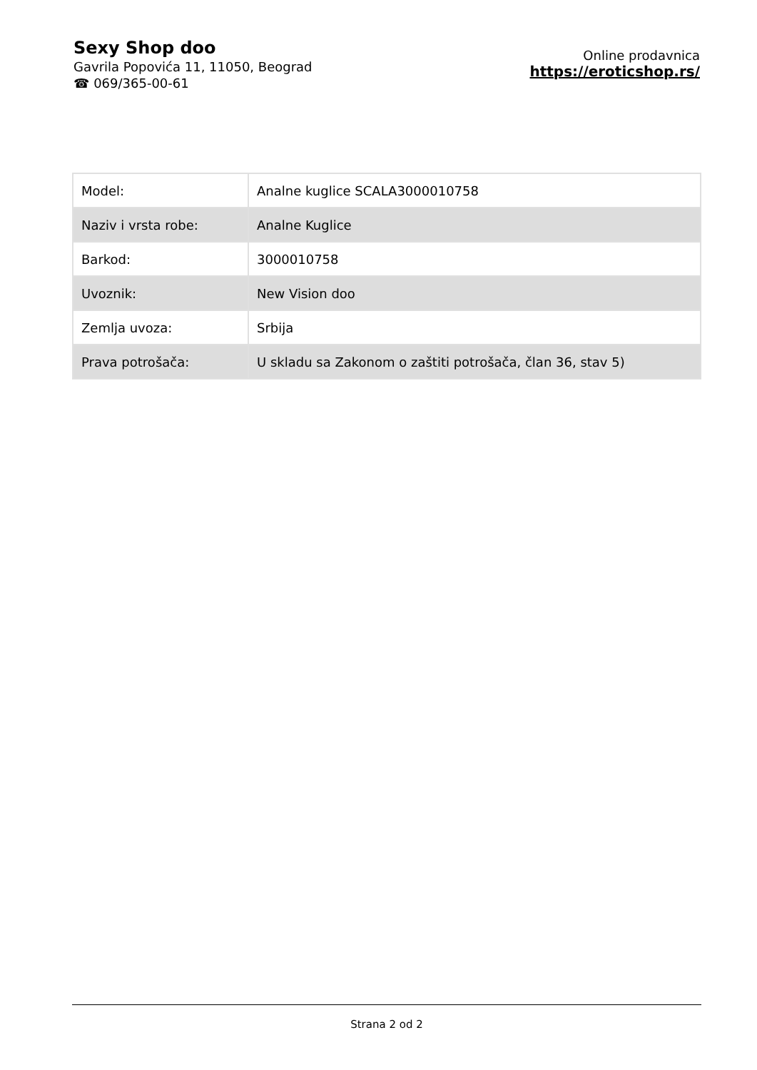Sexy Shop doo
Gavrila Popovića 11, 11050, Beograd
☎ 069/365-00-61
Online prodavnica
https://eroticshop.rs/
| Model: | Analne kuglice SCALA3000010758 |
| Naziv i vrsta robe: | Analne Kuglice |
| Barkod: | 3000010758 |
| Uvoznik: | New Vision doo |
| Zemlja uvoza: | Srbija |
| Prava potrošača: | U skladu sa Zakonom o zaštiti potrošača, član 36, stav 5) |
Strana 2 od 2